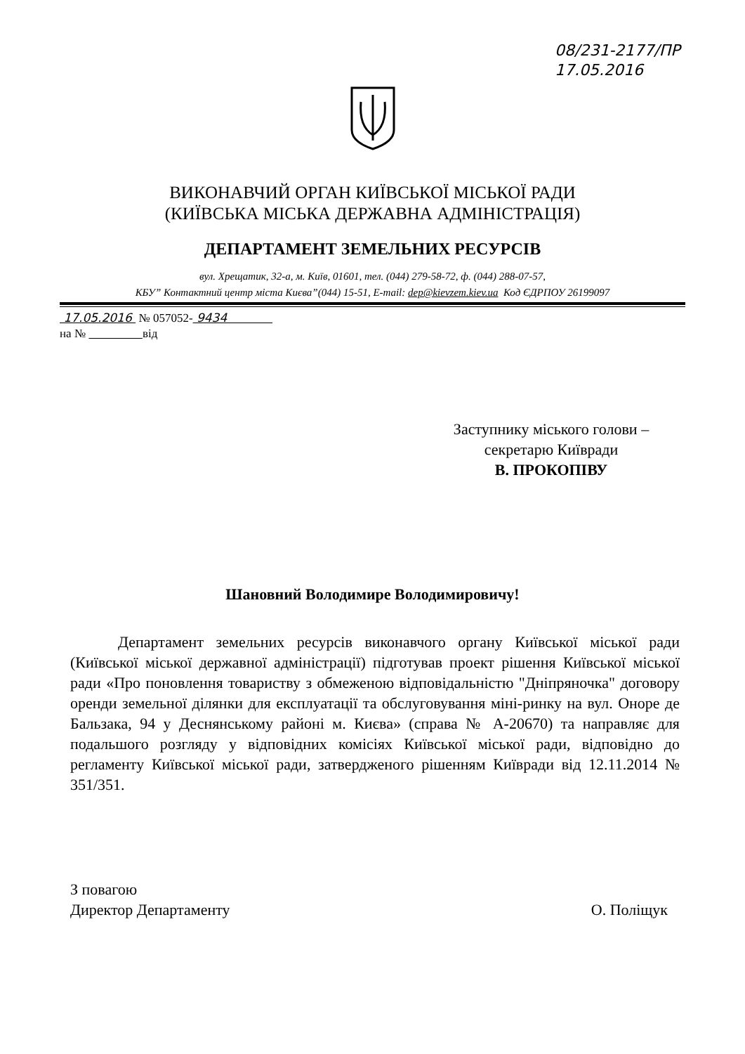08/231-2177/ПР
17.05.2016
ВИКОНАВЧИЙ ОРГАН КИЇВСЬКОЇ МІСЬКОЇ РАДИ
(КИЇВСЬКА МІСЬКА ДЕРЖАВНА АДМІНІСТРАЦІЯ)
ДЕПАРТАМЕНТ ЗЕМЕЛЬНИХ РЕСУРСІВ
вул. Хрещатик, 32-а, м. Київ, 01601, тел. (044) 279-58-72, ф. (044) 288-07-57,
КБУ” Контактний центр міста Києва”(044) 15-51, E-mail: dep@kievzem.kiev.ua Код ЄДРПОУ 26199097
17.05.2016 № 057052- 9434
на № від
Заступнику міського голови –
секретарю Київради
В. ПРОКОПІВУ
Шановний Володимире Володимировичу!
Департамент земельних ресурсів виконавчого органу Київської міської ради (Київської міської державної адміністрації) підготував проект рішення Київської міської ради «Про поновлення товариству з обмеженою відповідальністю "Дніпряночка" договору оренди земельної ділянки для експлуатації та обслуговування міні-ринку на вул. Оноре де Бальзака, 94 у Деснянському районі м. Києва» (справа № А-20670) та направляє для подальшого розгляду у відповідних комісіях Київської міської ради, відповідно до регламенту Київської міської ради, затвердженого рішенням Київради від 12.11.2014 № 351/351.
З повагою
Директор Департаменту
О. Поліщук